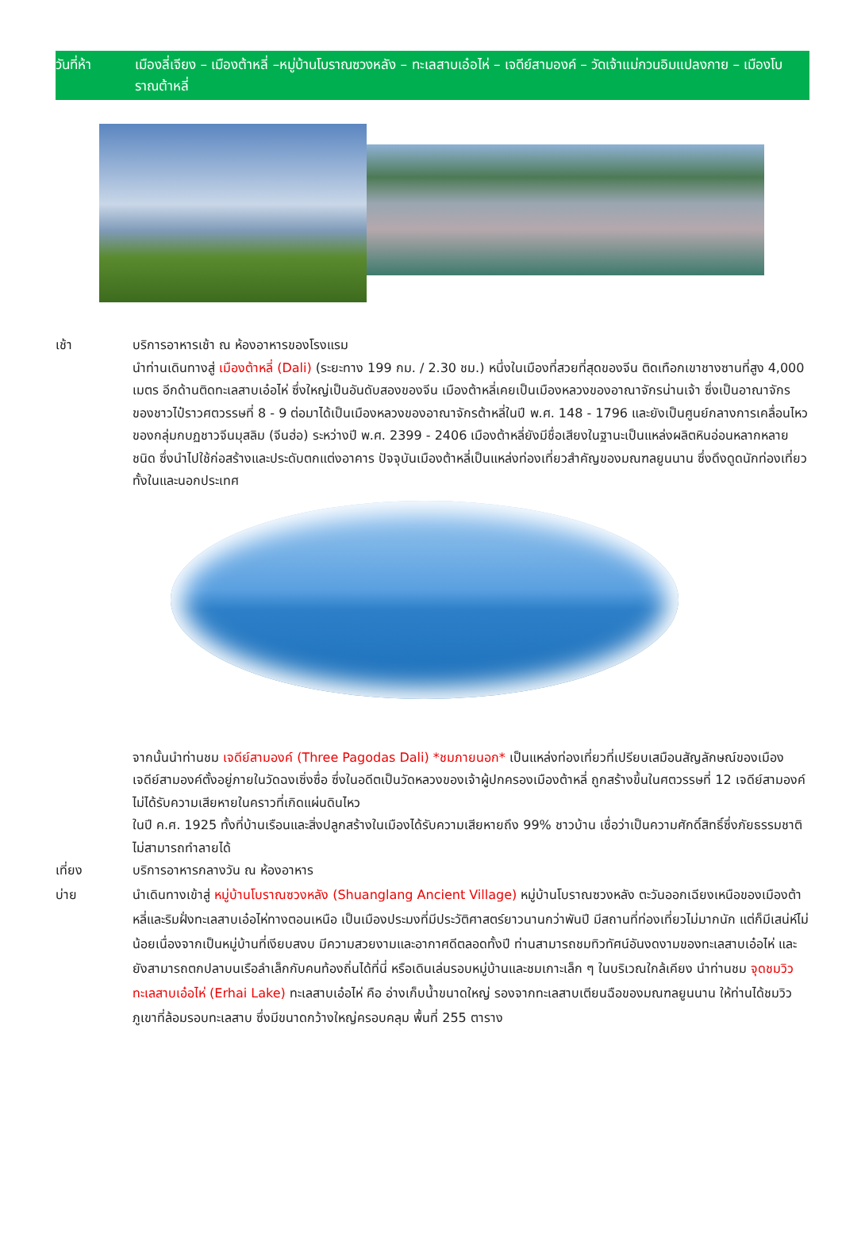วันที่ห้า เมืองลี่เจียง – เมืองต้าหลี่ –หมู่บ้านโบราณซวงหลัง – ทะเลสาบเอ๋อไห่ – เจดีย์สามองค์ – วัดเจ้าแม่กวนอิมแปลงกาย – เมืองโบราณต้าหลี่
เช้า บริการอาหารเช้า ณ ห้องอาหารของโรงแรม
นำท่านเดินทางสู่ เมืองต้าหลี่ (Dali) (ระยะทาง 199 กม. / 2.30 ชม.) หนึ่งในเมืองที่สวยที่สุดของจีน ติดเทือกเขาชางซานที่สูง 4,000 เมตร อีกด้านติดทะเลสาบเอ๋อไห่ ซึ่งใหญ่เป็นอันดับสองของจีน เมืองต้าหลี่เคยเป็นเมืองหลวงของอาณาจักรน่านเจ้า ซึ่งเป็นอาณาจักรของชาวไป๋ราวศตวรรษที่ 8 - 9 ต่อมาได้เป็นเมืองหลวงของอาณาจักรต้าหลี่ในปี พ.ศ. 148 - 1796 และยังเป็นศูนย์กลางการเคลื่อนไหวของกลุ่มกบฏชาวจีนมุสลิม (จีนฮ่อ) ระหว่างปี พ.ศ. 2399 - 2406 เมืองต้าหลี่ยังมีชื่อเสียงในฐานะเป็นแหล่งผลิตหินอ่อนหลากหลายชนิด ซึ่งนำไปใช้ก่อสร้างและประดับตกแต่งอาคาร ปัจจุบันเมืองต้าหลี่เป็นแหล่งท่องเที่ยวสำคัญของมณฑลยูนนาน ซึ่งดึงดูดนักท่องเที่ยวทั้งในและนอกประเทศ
จากนั้นนำท่านชม เจดีย์สามองค์ (Three Pagodas Dali) *ชมภายนอก* เป็นแหล่งท่องเที่ยวที่เปรียบเสมือนสัญลักษณ์ของเมือง เจดีย์สามองค์ตั้งอยู่ภายในวัดฉงเซิ่งซื่อ ซึ่งในอดีตเป็นวัดหลวงของเจ้าผู้ปกครองเมืองต้าหลี่ ถูกสร้างขึ้นในศตวรรษที่ 12 เจดีย์สามองค์ไม่ได้รับความเสียหายในคราวที่เกิดแผ่นดินไหว
ในปี ค.ศ. 1925 ทั้งที่บ้านเรือนและสิ่งปลูกสร้างในเมืองได้รับความเสียหายถึง 99% ชาวบ้าน เชื่อว่าเป็นความศักดิ์สิทธิ์ซึ่งภัยธรรมชาติไม่สามารถทำลายได้
เที่ยง บริการอาหารกลางวัน ณ ห้องอาหาร
บ่าย นำเดินทางเข้าสู่ หมู่บ้านโบราณซวงหลัง (Shuanglang Ancient Village) หมู่บ้านโบราณซวงหลัง ตะวันออกเฉียงเหนือของเมืองต้าหลี่และริมฝั่งทะเลสาบเอ๋อไห่ทางตอนเหนือ เป็นเมืองประมงที่มีประวัติศาสตร์ยาวนานกว่าพันปี มีสถานที่ท่องเที่ยวไม่มากนัก แต่ก็มีเสน่ห์ไม่น้อยเนื่องจากเป็นหมู่บ้านที่เงียบสงบ มีความสวยงามและอากาศดีตลอดทั้งปี ท่านสามารถชมทิวทัศน์อันงดงามของทะเลสาบเอ๋อไห่ และยังสามารถตกปลาบนเรือลำเล็กกับคนท้องถิ่นได้ที่นี่ หรือเดินเล่นรอบหมู่บ้านและชมเกาะเล็ก ๆ ในบริเวณใกล้เคียง นำท่านชม จุดชมวิวทะเลสาบเอ๋อไห่ (Erhai Lake) ทะเลสาบเอ๋อไห่ คือ อ่างเก็บน้ำขนาดใหญ่ รองจากทะเลสาบเตียนฉือของมณฑลยูนนาน ให้ท่านได้ชมวิวภูเขาที่ล้อมรอบทะเลสาบ ซึ่งมีขนาดกว้างใหญ่ครอบคลุม พื้นที่ 255 ตาราง